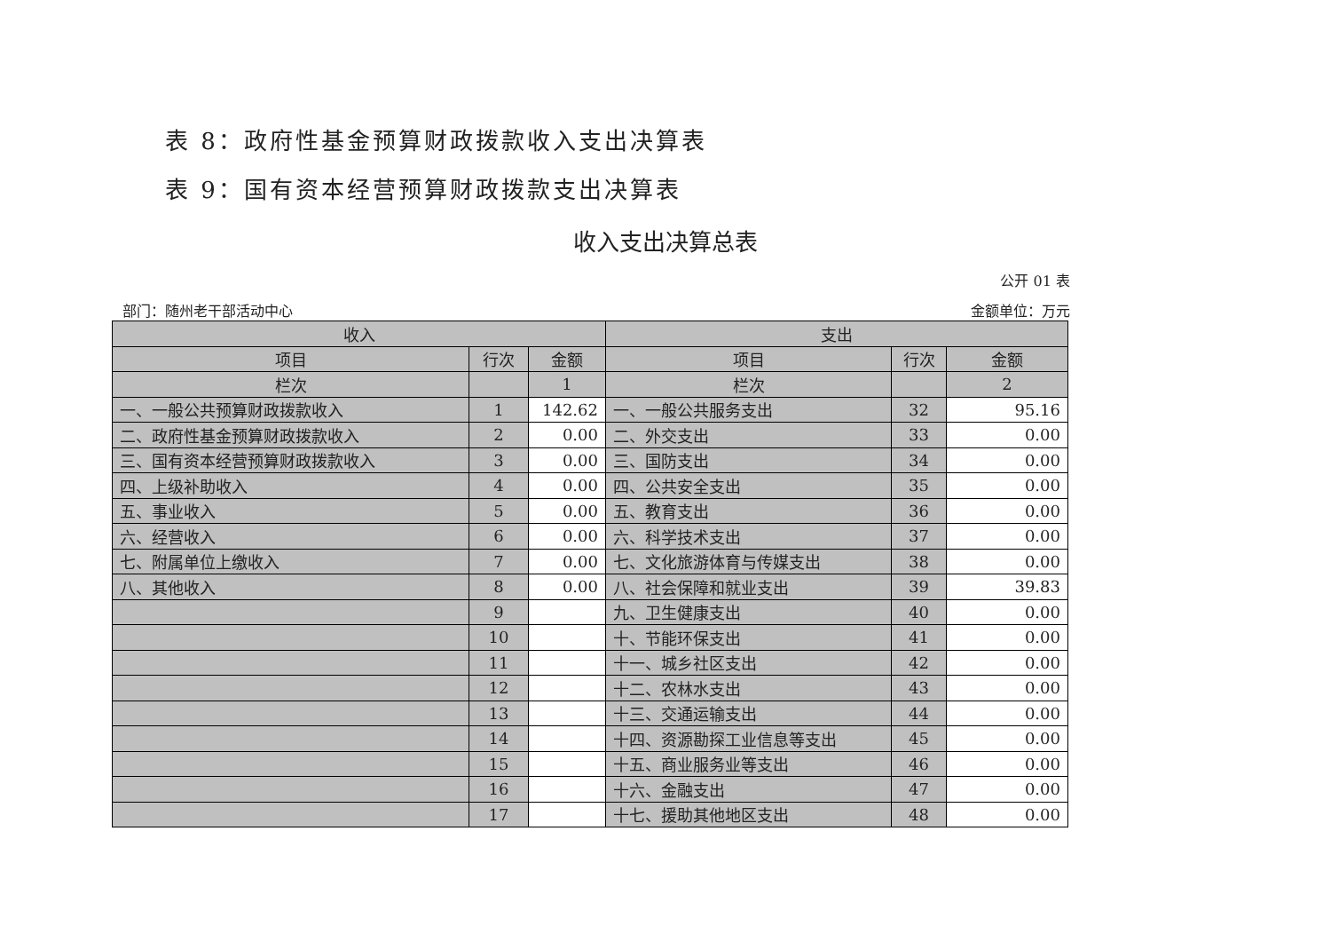表 8：政府性基金预算财政拨款收入支出决算表
表 9：国有资本经营预算财政拨款支出决算表
收入支出决算总表
公开 01 表
部门：随州老干部活动中心 金额单位：万元
| 收入 | | | 支出 | | |
| --- | --- | --- | --- | --- | --- |
| 项目 | 行次 | 金额 | 项目 | 行次 | 金额 |
| 栏次 | | 1 | 栏次 | | 2 |
| 一、一般公共预算财政拨款收入 | 1 | 142.62 | 一、一般公共服务支出 | 32 | 95.16 |
| 二、政府性基金预算财政拨款收入 | 2 | 0.00 | 二、外交支出 | 33 | 0.00 |
| 三、国有资本经营预算财政拨款收入 | 3 | 0.00 | 三、国防支出 | 34 | 0.00 |
| 四、上级补助收入 | 4 | 0.00 | 四、公共安全支出 | 35 | 0.00 |
| 五、事业收入 | 5 | 0.00 | 五、教育支出 | 36 | 0.00 |
| 六、经营收入 | 6 | 0.00 | 六、科学技术支出 | 37 | 0.00 |
| 七、附属单位上缴收入 | 7 | 0.00 | 七、文化旅游体育与传媒支出 | 38 | 0.00 |
| 八、其他收入 | 8 | 0.00 | 八、社会保障和就业支出 | 39 | 39.83 |
| | 9 | | 九、卫生健康支出 | 40 | 0.00 |
| | 10 | | 十、节能环保支出 | 41 | 0.00 |
| | 11 | | 十一、城乡社区支出 | 42 | 0.00 |
| | 12 | | 十二、农林水支出 | 43 | 0.00 |
| | 13 | | 十三、交通运输支出 | 44 | 0.00 |
| | 14 | | 十四、资源勘探工业信息等支出 | 45 | 0.00 |
| | 15 | | 十五、商业服务业等支出 | 46 | 0.00 |
| | 16 | | 十六、金融支出 | 47 | 0.00 |
| | 17 | | 十七、援助其他地区支出 | 48 | 0.00 |